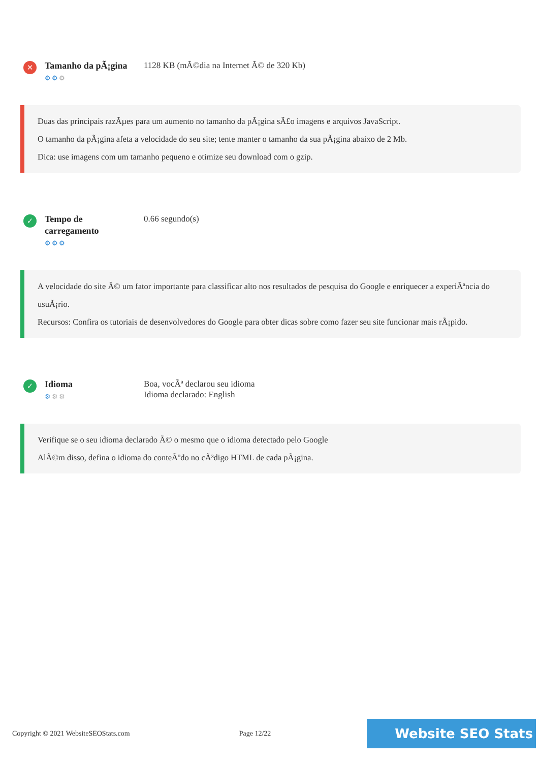✕
Tamanho da pÃ¡gina
⚙⚙⚙
1128 KB (mÃ©dia na Internet Ã© de 320 Kb)
Duas das principais razÃµes para um aumento no tamanho da pÃ¡gina sÃ£o imagens e arquivos JavaScript.
O tamanho da pÃ¡gina afeta a velocidade do seu site; tente manter o tamanho da sua pÃ¡gina abaixo de 2 Mb.
Dica: use imagens com um tamanho pequeno e otimize seu download com o gzip.
✓
Tempo de
carregamento
⚙⚙⚙
0.66 segundo(s)
A velocidade do site Ã© um fator importante para classificar alto nos resultados de pesquisa do Google e enriquecer a experiÃªncia do usuÃ¡rio.
Recursos: Confira os tutoriais de desenvolvedores do Google para obter dicas sobre como fazer seu site funcionar mais rÃ¡pido.
✓
Idioma
⚙⚙⚙
Boa, vocÃª declarou seu idioma
Idioma declarado: English
Verifique se o seu idioma declarado Ã© o mesmo que o idioma detectado pelo Google
AlÃ©m disso, defina o idioma do conteÃºdo no cÃ³digo HTML de cada pÃ¡gina.
Copyright © 2021 WebsiteSEOStats.com Page 12/22 Website SEO Stats